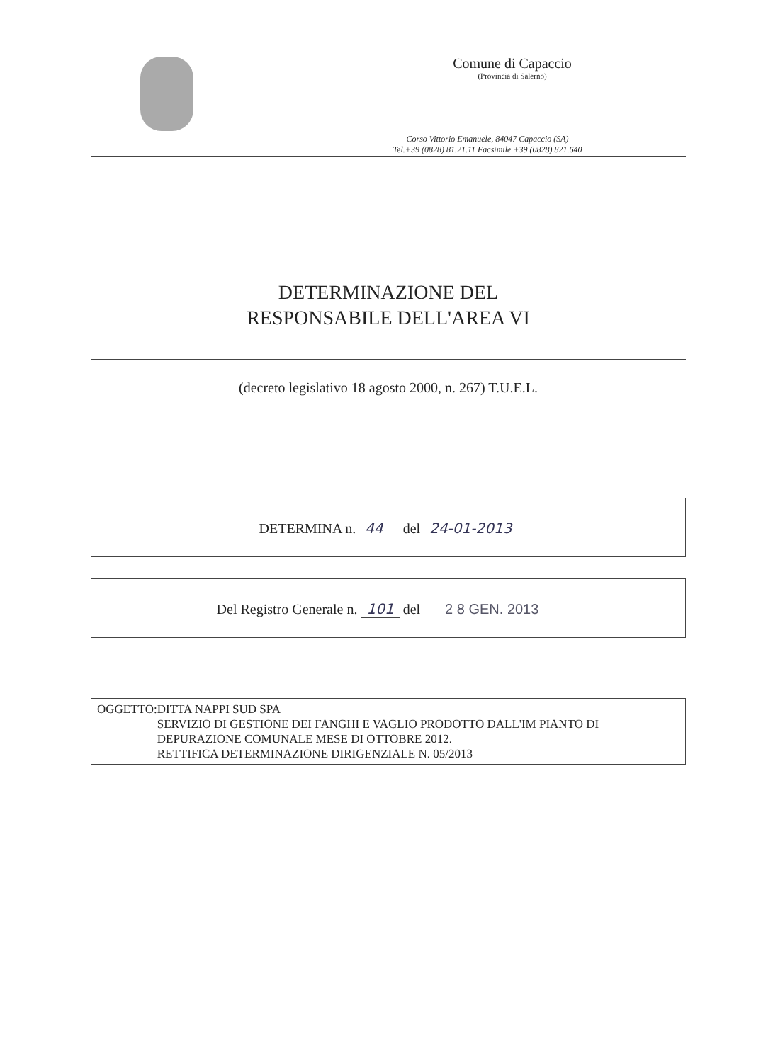Comune di Capaccio
(Provincia di Salerno)
Corso Vittorio Emanuele, 84047 Capaccio (SA)
Tel.+39 (0828) 81.21.11 Facsimile +39 (0828) 821.640
DETERMINAZIONE DEL
RESPONSABILE DELL'AREA VI
(decreto legislativo 18 agosto 2000, n. 267) T.U.E.L.
DETERMINA n. 44 del 24-01-2013
Del Registro Generale n. 101 del 2 8 GEN. 2013
OGGETTO: DITTA NAPPI SUD SPA
SERVIZIO DI GESTIONE DEI FANGHI E VAGLIO PRODOTTO DALL'IM PIANTO DI DEPURAZIONE COMUNALE MESE DI OTTOBRE 2012.
RETTIFICA DETERMINAZIONE DIRIGENZIALE N. 05/2013